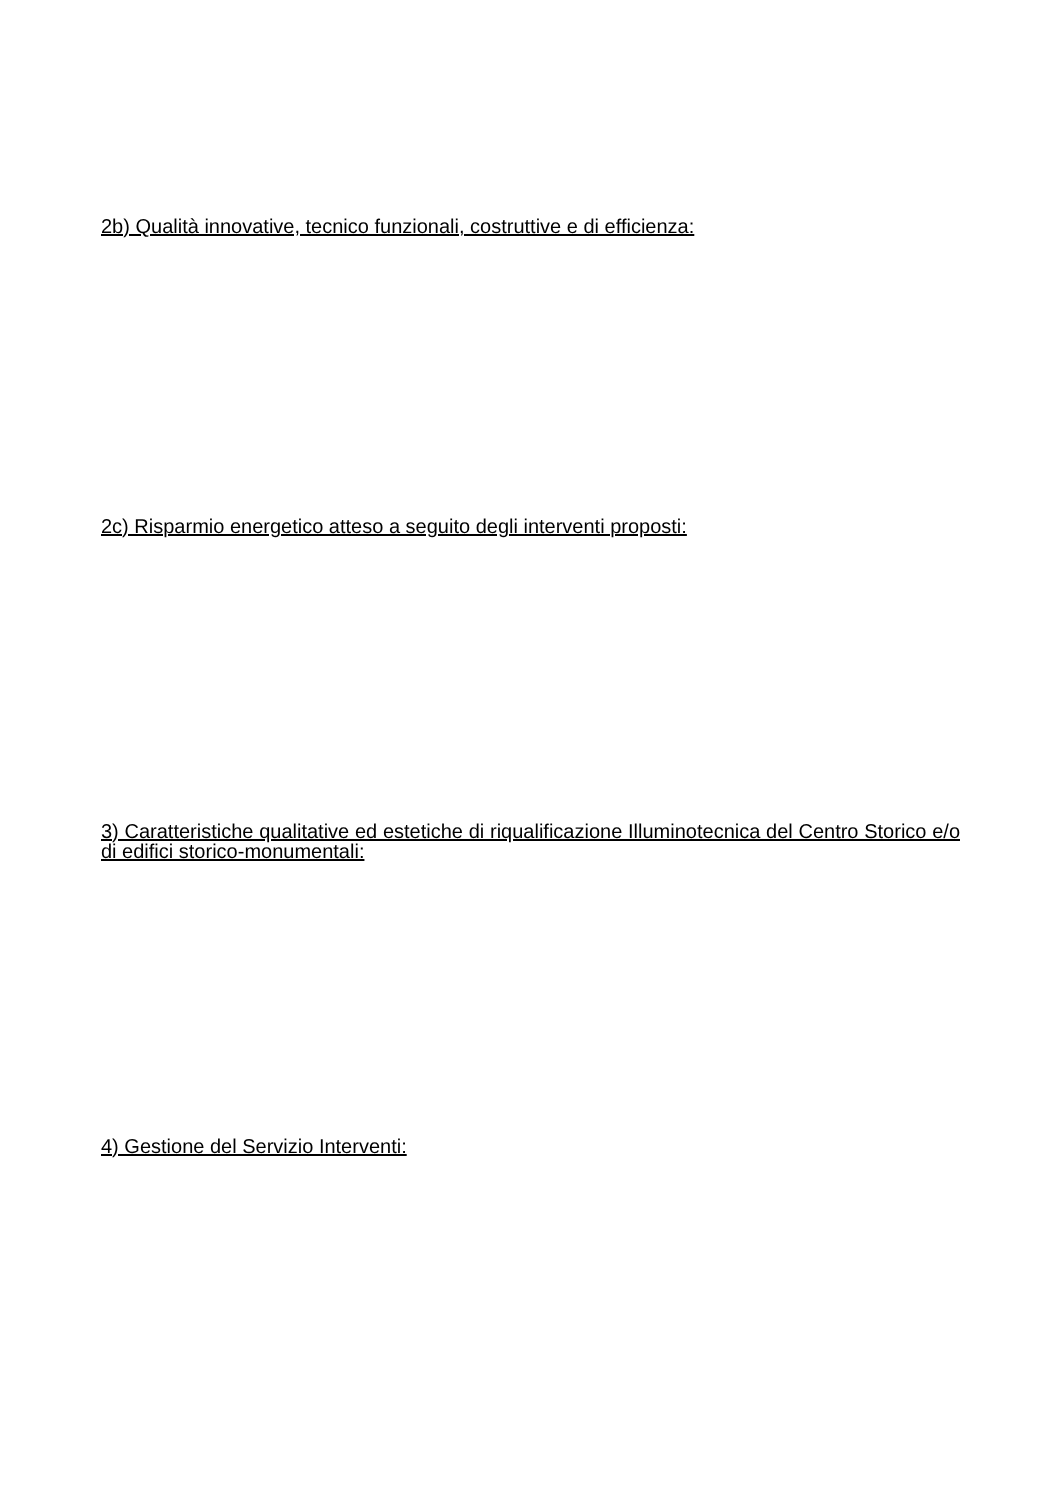2b) Qualità innovative, tecnico funzionali, costruttive e di efficienza:
2c) Risparmio energetico atteso a seguito degli interventi proposti:
3) Caratteristiche qualitative ed estetiche di riqualificazione Illuminotecnica del Centro Storico e/o di edifici storico-monumentali:
4) Gestione del Servizio Interventi: